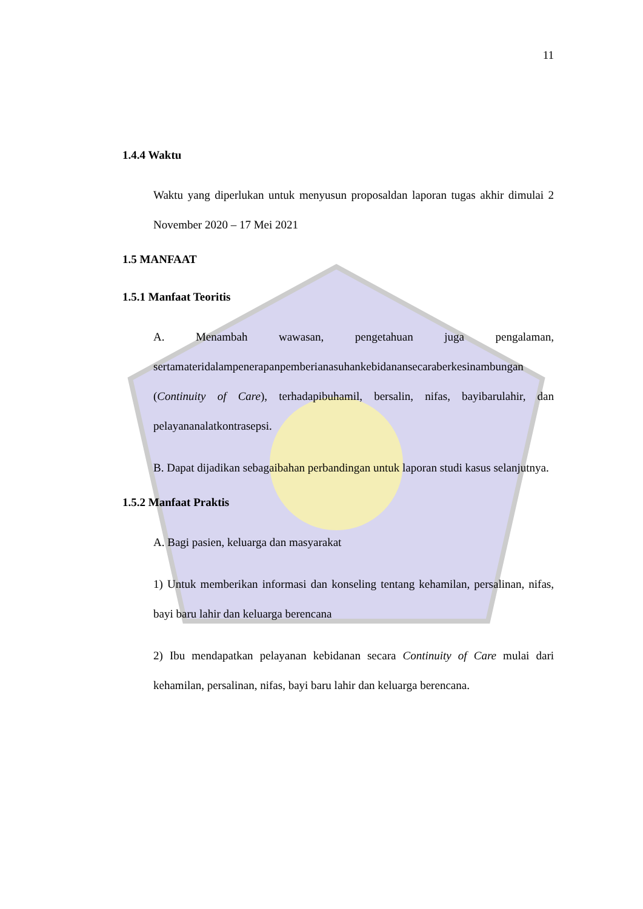11
1.4.4 Waktu
Waktu yang diperlukan untuk menyusun proposaldan laporan tugas akhir dimulai 2 November 2020 – 17 Mei 2021
1.5 MANFAAT
1.5.1 Manfaat Teoritis
A. Menambah wawasan, pengetahuan juga pengalaman, sertamateridalampenerapanpemberianasuhankebidanansecaraberkesinambungan (Continuity of Care), terhadapibuhamil, bersalin, nifas, bayibarulahir, dan pelayananalatkontrasepsi.
B. Dapat dijadikan sebagaibahan perbandingan untuk laporan studi kasus selanjutnya.
1.5.2 Manfaat Praktis
A. Bagi pasien, keluarga dan masyarakat
1) Untuk memberikan informasi dan konseling tentang kehamilan, persalinan, nifas, bayi baru lahir dan keluarga berencana
2) Ibu mendapatkan pelayanan kebidanan secara Continuity of Care mulai dari kehamilan, persalinan, nifas, bayi baru lahir dan keluarga berencana.